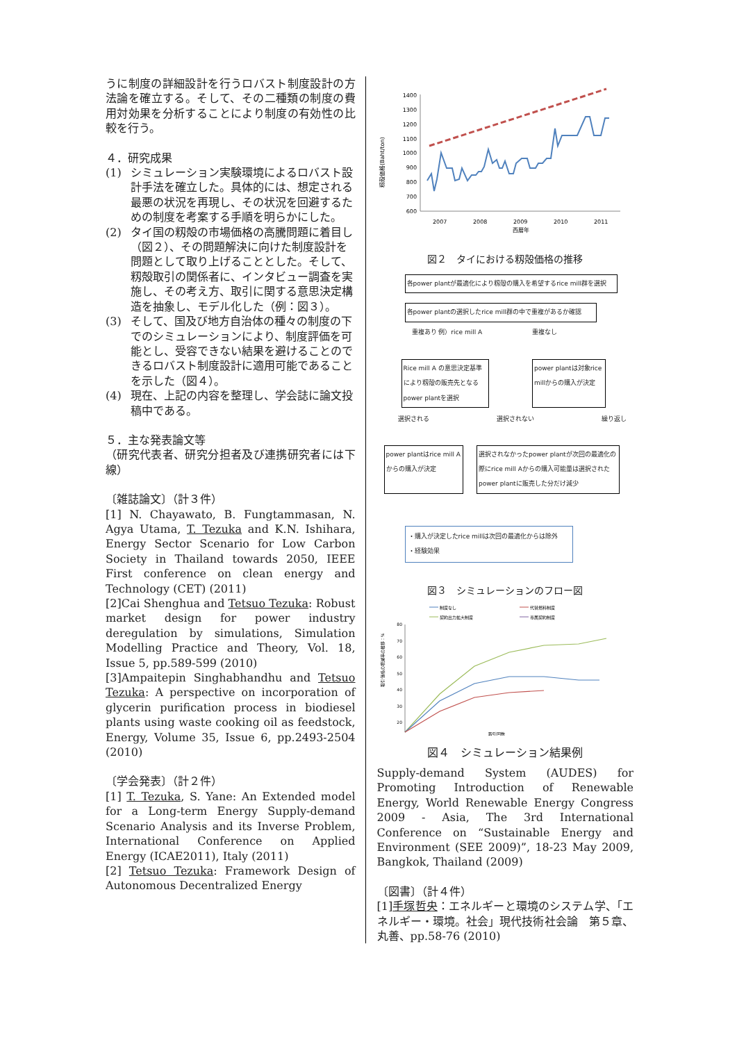うに制度の詳細設計を行うロバスト制度設計の方法論を確立する。そして、その二種類の制度の費用対効果を分析することにより制度の有効性の比較を行う。
４．研究成果
(1) シミュレーション実験環境によるロバスト設計手法を確立した。具体的には、想定される最悪の状況を再現し、その状況を回避するための制度を考案する手順を明らかにした。
(2) タイ国の籾殻の市場価格の高騰問題に着目し（図２）、その問題解決に向けた制度設計を問題として取り上げることとした。そして、籾殻取引の関係者に、インタビュー調査を実施し、その考え方、取引に関する意思決定構造を抽象し、モデル化した（例：図３）。
(3) そして、国及び地方自治体の種々の制度の下でのシミュレーションにより、制度評価を可能とし、受容できない結果を避けることのできるロバスト制度設計に適用可能であることを示した（図４）。
(4) 現在、上記の内容を整理し、学会誌に論文投稿中である。
５．主な発表論文等
（研究代表者、研究分担者及び連携研究者には下線）
〔雑誌論文〕（計３件）
[1] N. Chayawato, B. Fungtammasan, N. Agya Utama, T. Tezuka and K.N. Ishihara, Energy Sector Scenario for Low Carbon Society in Thailand towards 2050, IEEE First conference on clean energy and Technology (CET) (2011)
[2]Cai Shenghua and Tetsuo Tezuka: Robust market design for power industry deregulation by simulations, Simulation Modelling Practice and Theory, Vol. 18, Issue 5, pp.589-599 (2010)
[3]Ampaitepin Singhabhandhu and Tetsuo Tezuka: A perspective on incorporation of glycerin purification process in biodiesel plants using waste cooking oil as feedstock, Energy, Volume 35, Issue 6, pp.2493-2504 (2010)
〔学会発表〕（計２件）
[1] T. Tezuka, S. Yane: An Extended model for a Long-term Energy Supply-demand Scenario Analysis and its Inverse Problem, International Conference on Applied Energy (ICAE2011), Italy (2011)
[2] Tetsuo Tezuka: Framework Design of Autonomous Decentralized Energy
籾殻価格(Baht/ton)
1400
1300
1200
1100
1000
900
800
700
600
2007
2008
2009
2010
2011
西暦年
図２　タイにおける籾殻価格の推移
各power plantが最適化により籾殻の購入を希望するrice mill群を選択
各power plantの選択したrice mill群の中で重複があるか確認
重複あり 例）rice mill A 重複なし
Rice mill A の意思決定基準により籾殻の販売先となるpower plantを選択
power plantは対象rice millからの購入が決定
選択される 選択されない 繰り返し
power plantはrice mill Aからの購入が決定
選択されなかったpower plantが次回の最適化の際にrice mill Aからの購入可能量は選択されたpower plantに販売した分だけ減少
・購入が決定したrice millは次回の最適化からは除外
・経験効果
図３　シミュレーションのフロー図
制度なし
代替燃料制度
契約出力拡大制度
専属契約制度
取引価格の増減率の推移：%
80
70
60
50
40
30
20
取引回数
図４　シミュレーション結果例
Supply-demand System (AUDES) for Promoting Introduction of Renewable Energy, World Renewable Energy Congress 2009 - Asia, The 3rd International Conference on “Sustainable Energy and Environment (SEE 2009)”, 18-23 May 2009, Bangkok, Thailand (2009)
〔図書〕（計４件）
[1]手塚哲央：エネルギーと環境のシステム学、「エネルギー・環境。社会」現代技術社会論　第５章、丸善、pp.58-76 (2010)